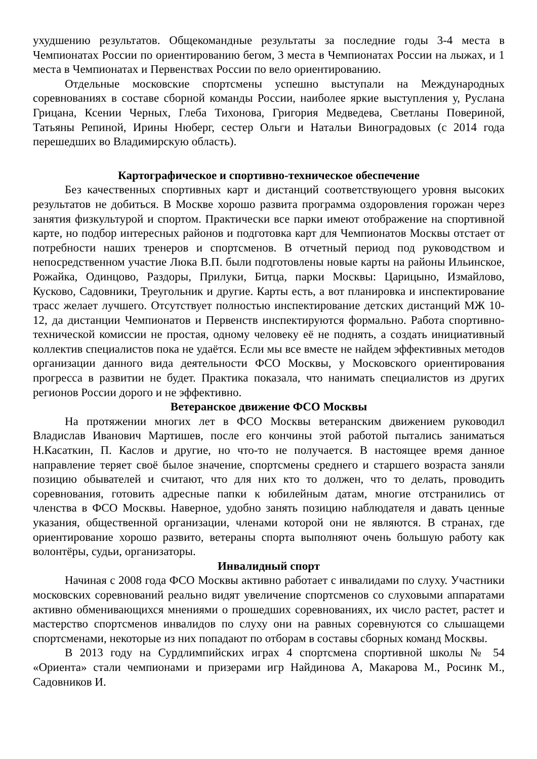ухудшению результатов. Общекомандные результаты за последние годы 3-4 места в Чемпионатах России по ориентированию бегом, 3 места в Чемпионатах России на лыжах, и 1 места в Чемпионатах и Первенствах России по вело ориентированию.
Отдельные московские спортсмены успешно выступали на Международных соревнованиях в составе сборной команды России, наиболее яркие выступления у, Руслана Грицана, Ксении Черных, Глеба Тихонова, Григория Медведева, Светланы Повериной, Татьяны Репиной, Ирины Нюберг, сестер Ольги и Натальи Виноградовых (с 2014 года перешедших во Владимирскую область).
Картографическое и спортивно-техническое обеспечение
Без качественных спортивных карт и дистанций соответствующего уровня высоких результатов не добиться. В Москве хорошо развита программа оздоровления горожан через занятия физкультурой и спортом. Практически все парки имеют отображение на спортивной карте, но подбор интересных районов и подготовка карт для Чемпионатов Москвы отстает от потребности наших тренеров и спортсменов. В отчетный период под руководством и непосредственном участие Люка В.П. были подготовлены новые карты на районы Ильинское, Рожайка, Одинцово, Раздоры, Прилуки, Битца, парки Москвы: Царицыно, Измайлово, Кусково, Садовники, Треугольник и другие. Карты есть, а вот планировка и инспектирование трасс желает лучшего. Отсутствует полностью инспектирование детских дистанций МЖ 10-12, да дистанции Чемпионатов и Первенств инспектируются формально. Работа спортивно-технической комиссии не простая, одному человеку её не поднять, а создать инициативный коллектив специалистов пока не удаётся. Если мы все вместе не найдем эффективных методов организации данного вида деятельности ФСО Москвы, у Московского ориентирования прогресса в развитии не будет. Практика показала, что нанимать специалистов из других регионов России дорого и не эффективно.
Ветеранское движение ФСО Москвы
На протяжении многих лет в ФСО Москвы ветеранским движением руководил Владислав Иванович Мартишев, после его кончины этой работой пытались заниматься Н.Касаткин, П. Каслов и другие, но что-то не получается. В настоящее время данное направление теряет своё былое значение, спортсмены среднего и старшего возраста заняли позицию обывателей и считают, что для них кто то должен, что то делать, проводить соревнования, готовить адресные папки к юбилейным датам, многие отстранились от членства в ФСО Москвы. Наверное, удобно занять позицию наблюдателя и давать ценные указания, общественной организации, членами которой они не являются. В странах, где ориентирование хорошо развито, ветераны спорта выполняют очень большую работу как волонтёры, судьи, организаторы.
Инвалидный спорт
Начиная с 2008 года ФСО Москвы активно работает с инвалидами по слуху. Участники московских соревнований реально видят увеличение спортсменов со слуховыми аппаратами активно обменивающихся мнениями о прошедших соревнованиях, их число растет, растет и мастерство спортсменов инвалидов по слуху они на равных соревнуются со слышащеми спортсменами, некоторые из них попадают по отборам в составы сборных команд Москвы.
В 2013 году на Сурдлимпийских играх 4 спортсмена спортивной школы № 54 «Ориента» стали чемпионами и призерами игр Найдинова А, Макарова М., Росинк М., Садовников И.